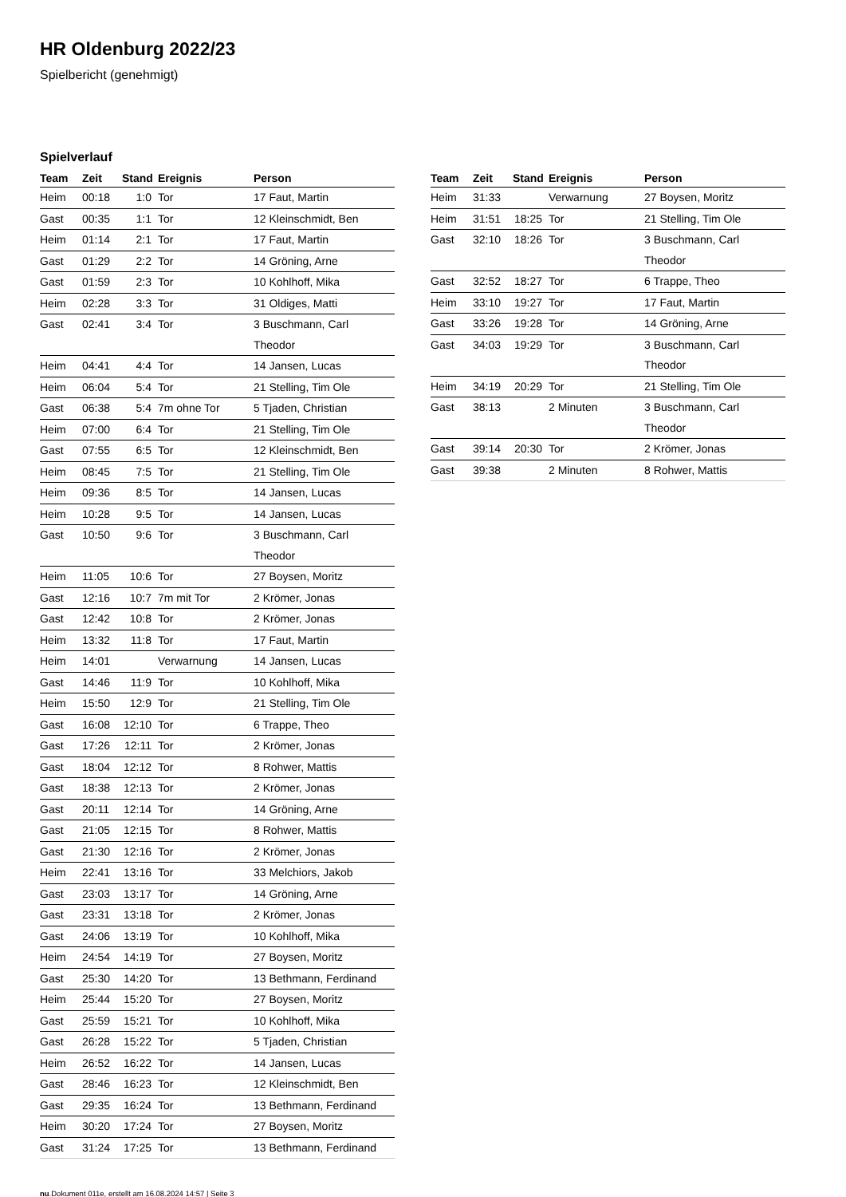HR Oldenburg 2022/23
Spielbericht (genehmigt)
Spielverlauf
| Team | Zeit | Stand | Ereignis | Person |
| --- | --- | --- | --- | --- |
| Heim | 00:18 | 1:0 | Tor | 17 Faut, Martin |
| Gast | 00:35 | 1:1 | Tor | 12 Kleinschmidt, Ben |
| Heim | 01:14 | 2:1 | Tor | 17 Faut, Martin |
| Gast | 01:29 | 2:2 | Tor | 14 Gröning, Arne |
| Gast | 01:59 | 2:3 | Tor | 10 Kohlhoff, Mika |
| Heim | 02:28 | 3:3 | Tor | 31 Oldiges, Matti |
| Gast | 02:41 | 3:4 | Tor | 3 Buschmann, Carl Theodor |
| Heim | 04:41 | 4:4 | Tor | 14 Jansen, Lucas |
| Heim | 06:04 | 5:4 | Tor | 21 Stelling, Tim Ole |
| Gast | 06:38 | 5:4 | 7m ohne Tor | 5 Tjaden, Christian |
| Heim | 07:00 | 6:4 | Tor | 21 Stelling, Tim Ole |
| Gast | 07:55 | 6:5 | Tor | 12 Kleinschmidt, Ben |
| Heim | 08:45 | 7:5 | Tor | 21 Stelling, Tim Ole |
| Heim | 09:36 | 8:5 | Tor | 14 Jansen, Lucas |
| Heim | 10:28 | 9:5 | Tor | 14 Jansen, Lucas |
| Gast | 10:50 | 9:6 | Tor | 3 Buschmann, Carl Theodor |
| Heim | 11:05 | 10:6 | Tor | 27 Boysen, Moritz |
| Gast | 12:16 | 10:7 | 7m mit Tor | 2 Krömer, Jonas |
| Gast | 12:42 | 10:8 | Tor | 2 Krömer, Jonas |
| Heim | 13:32 | 11:8 | Tor | 17 Faut, Martin |
| Heim | 14:01 | | Verwarnung | 14 Jansen, Lucas |
| Gast | 14:46 | 11:9 | Tor | 10 Kohlhoff, Mika |
| Heim | 15:50 | 12:9 | Tor | 21 Stelling, Tim Ole |
| Gast | 16:08 | 12:10 | Tor | 6 Trappe, Theo |
| Gast | 17:26 | 12:11 | Tor | 2 Krömer, Jonas |
| Gast | 18:04 | 12:12 | Tor | 8 Rohwer, Mattis |
| Gast | 18:38 | 12:13 | Tor | 2 Krömer, Jonas |
| Gast | 20:11 | 12:14 | Tor | 14 Gröning, Arne |
| Gast | 21:05 | 12:15 | Tor | 8 Rohwer, Mattis |
| Gast | 21:30 | 12:16 | Tor | 2 Krömer, Jonas |
| Heim | 22:41 | 13:16 | Tor | 33 Melchiors, Jakob |
| Gast | 23:03 | 13:17 | Tor | 14 Gröning, Arne |
| Gast | 23:31 | 13:18 | Tor | 2 Krömer, Jonas |
| Gast | 24:06 | 13:19 | Tor | 10 Kohlhoff, Mika |
| Heim | 24:54 | 14:19 | Tor | 27 Boysen, Moritz |
| Gast | 25:30 | 14:20 | Tor | 13 Bethmann, Ferdinand |
| Heim | 25:44 | 15:20 | Tor | 27 Boysen, Moritz |
| Gast | 25:59 | 15:21 | Tor | 10 Kohlhoff, Mika |
| Gast | 26:28 | 15:22 | Tor | 5 Tjaden, Christian |
| Heim | 26:52 | 16:22 | Tor | 14 Jansen, Lucas |
| Gast | 28:46 | 16:23 | Tor | 12 Kleinschmidt, Ben |
| Gast | 29:35 | 16:24 | Tor | 13 Bethmann, Ferdinand |
| Heim | 30:20 | 17:24 | Tor | 27 Boysen, Moritz |
| Gast | 31:24 | 17:25 | Tor | 13 Bethmann, Ferdinand |
| Team | Zeit | Stand | Ereignis | Person |
| --- | --- | --- | --- | --- |
| Heim | 31:33 | | Verwarnung | 27 Boysen, Moritz |
| Heim | 31:51 | 18:25 | Tor | 21 Stelling, Tim Ole |
| Gast | 32:10 | 18:26 | Tor | 3 Buschmann, Carl Theodor |
| Gast | 32:52 | 18:27 | Tor | 6 Trappe, Theo |
| Heim | 33:10 | 19:27 | Tor | 17 Faut, Martin |
| Gast | 33:26 | 19:28 | Tor | 14 Gröning, Arne |
| Gast | 34:03 | 19:29 | Tor | 3 Buschmann, Carl Theodor |
| Heim | 34:19 | 20:29 | Tor | 21 Stelling, Tim Ole |
| Gast | 38:13 | | 2 Minuten | 3 Buschmann, Carl Theodor |
| Gast | 39:14 | 20:30 | Tor | 2 Krömer, Jonas |
| Gast | 39:38 | | 2 Minuten | 8 Rohwer, Mattis |
nu.Dokument 011e, erstellt am 16.08.2024 14:57 | Seite 3